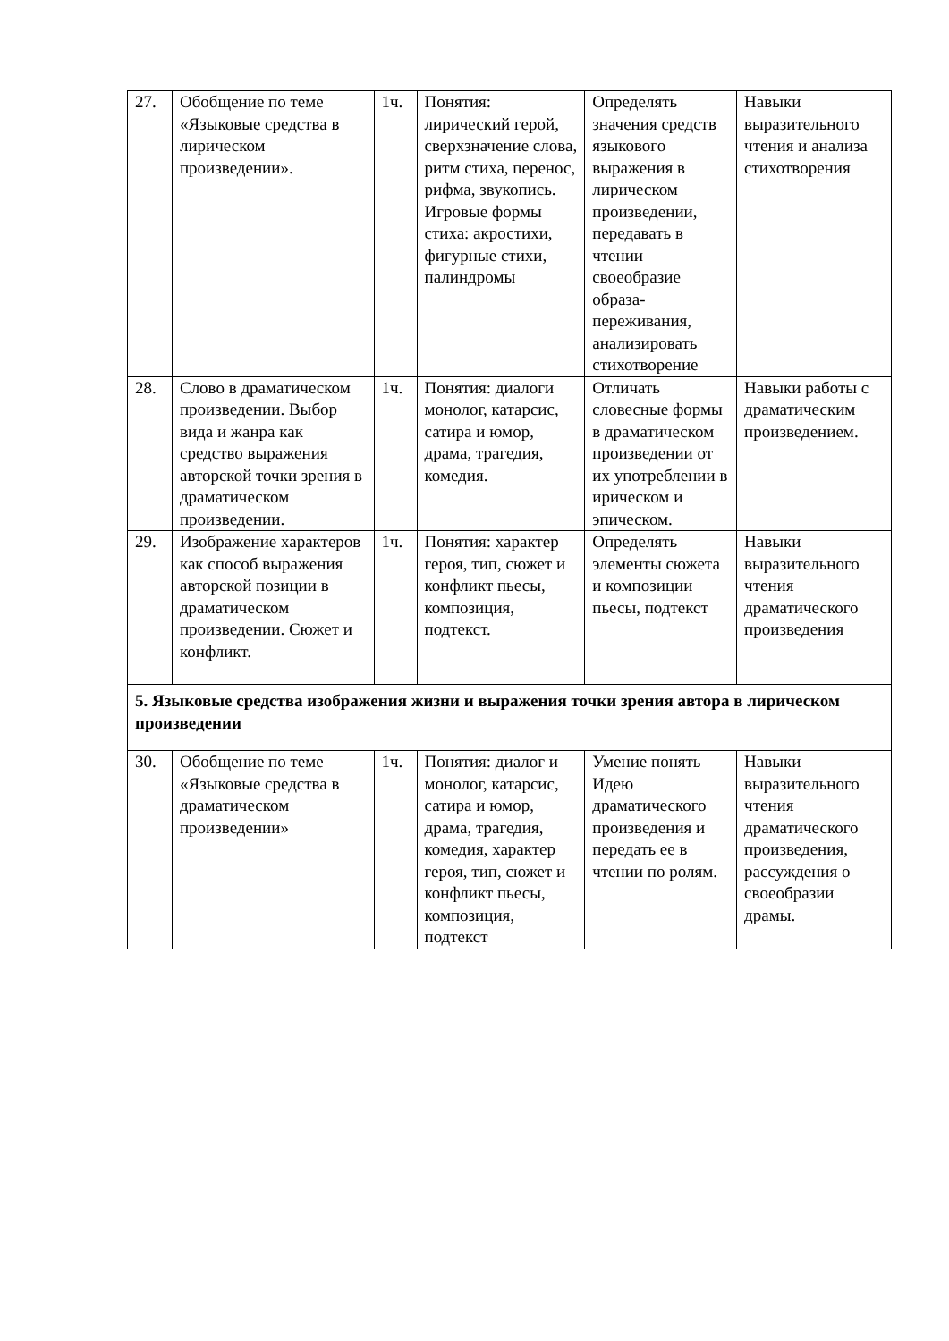| 27. | Обобщение по теме «Языковые средства в лирическом произведении». | 1ч. | Понятия: лирический герой, сверхзначение слова, ритм стиха, перенос, рифма, звукопись. Игровые формы стиха: акростихи, фигурные стихи, палиндромы | Определять значения средств языкового выражения в лирическом произведении, передавать в чтении своеобразие образа-переживания, анализировать стихотворение | Навыки выразительного чтения и анализа стихотворения |
| 28. | Слово в драматическом произведении. Выбор вида и жанра как средство выражения авторской точки зрения в драматическом произведении. | 1ч. | Понятия: диалоги монолог, катарсис, сатира и юмор, драма, трагедия, комедия. | Отличать словесные формы в драматическом произведении от их употреблении в ирическом и эпическом. | Навыки работы с драматическим произведением. |
| 29. | Изображение характеров как способ выражения авторской позиции в драматическом произведении. Сюжет и конфликт. | 1ч. | Понятия: характер героя, тип, сюжет и конфликт пьесы, композиция, подтекст. | Определять элементы сюжета и композиции пьесы, подтекст | Навыки выразительного чтения драматического произведения |
| 5. Языковые средства изображения жизни и выражения точки зрения автора в лирическом произведении | | | | | |
| 30. | Обобщение по теме «Языковые средства в драматическом произведении» | 1ч. | Понятия: диалог и монолог, катарсис, сатира и юмор, драма, трагедия, комедия, характер героя, тип, сюжет и конфликт пьесы, композиция, подтекст | Умение понять Идею драматического произведения и передать ее в чтении по ролям. | Навыки выразительного чтения драматического произведения, рассуждения о своеобразии драмы. |